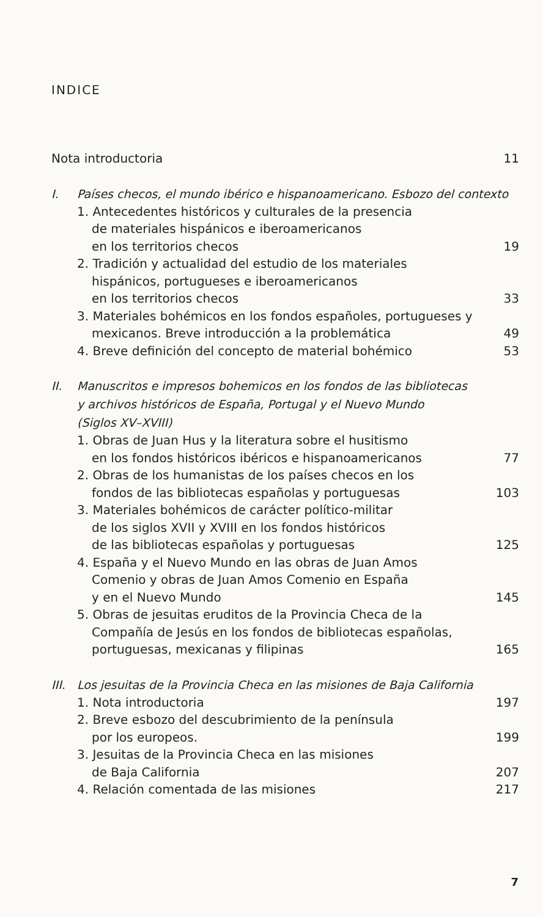INDICE
Nota introductoria 11
I. Países checos, el mundo ibérico e hispanoamericano. Esbozo del contexto
1. Antecedentes históricos y culturales de la presencia
de materiales hispánicos e iberoamericanos
en los territorios checos
19
2. Tradición y actualidad del estudio de los materiales
hispánicos, portugueses e iberoamericanos
en los territorios checos
33
3. Materiales bohémicos en los fondos españoles, portugueses y
mexicanos. Breve introducción a la problemática
49
4. Breve definición del concepto de material bohémico
53
II. Manuscritos e impresos bohemicos en los fondos de las bibliotecas
y archivos históricos de España, Portugal y el Nuevo Mundo
(Siglos XV–XVIII)
1. Obras de Juan Hus y la literatura sobre el husitismo
en los fondos históricos ibéricos e hispanoamericanos
77
2. Obras de los humanistas de los países checos en los
fondos de las bibliotecas españolas y portuguesas
103
3. Materiales bohémicos de carácter político-militar
de los siglos XVII y XVIII en los fondos históricos
de las bibliotecas españolas y portuguesas
125
4. España y el Nuevo Mundo en las obras de Juan Amos
Comenio y obras de Juan Amos Comenio en España
y en el Nuevo Mundo
145
5. Obras de jesuitas eruditos de la Provincia Checa de la
Compañía de Jesús en los fondos de bibliotecas españolas,
portuguesas, mexicanas y filipinas
165
III. Los jesuitas de la Provincia Checa en las misiones de Baja California
1. Nota introductoria 197
2. Breve esbozo del descubrimiento de la península
por los europeos.
199
3. Jesuitas de la Provincia Checa en las misiones
de Baja California
207
4. Relación comentada de las misiones
217
7